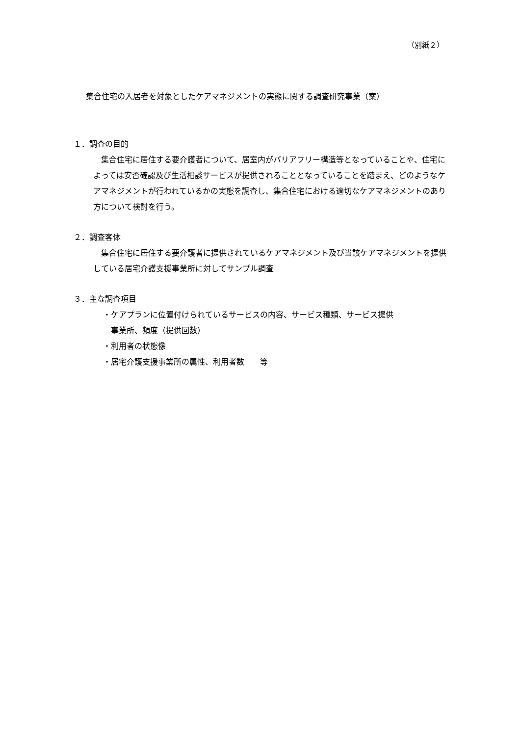（別紙２）
集合住宅の入居者を対象としたケアマネジメントの実態に関する調査研究事業（案）
１．調査の目的
　集合住宅に居住する要介護者について、居室内がバリアフリー構造等となっていることや、住宅によっては安否確認及び生活相談サービスが提供されることとなっていることを踏まえ、どのようなケアマネジメントが行われているかの実態を調査し、集合住宅における適切なケアマネジメントのあり方について検討を行う。
２．調査客体
　集合住宅に居住する要介護者に提供されているケアマネジメント及び当該ケアマネジメントを提供している居宅介護支援事業所に対してサンプル調査
３．主な調査項目
・ケアプランに位置付けられているサービスの内容、サービス種類、サービス提供
事業所、頻度（提供回数）
・利用者の状態像
・居宅介護支援事業所の属性、利用者数　　等